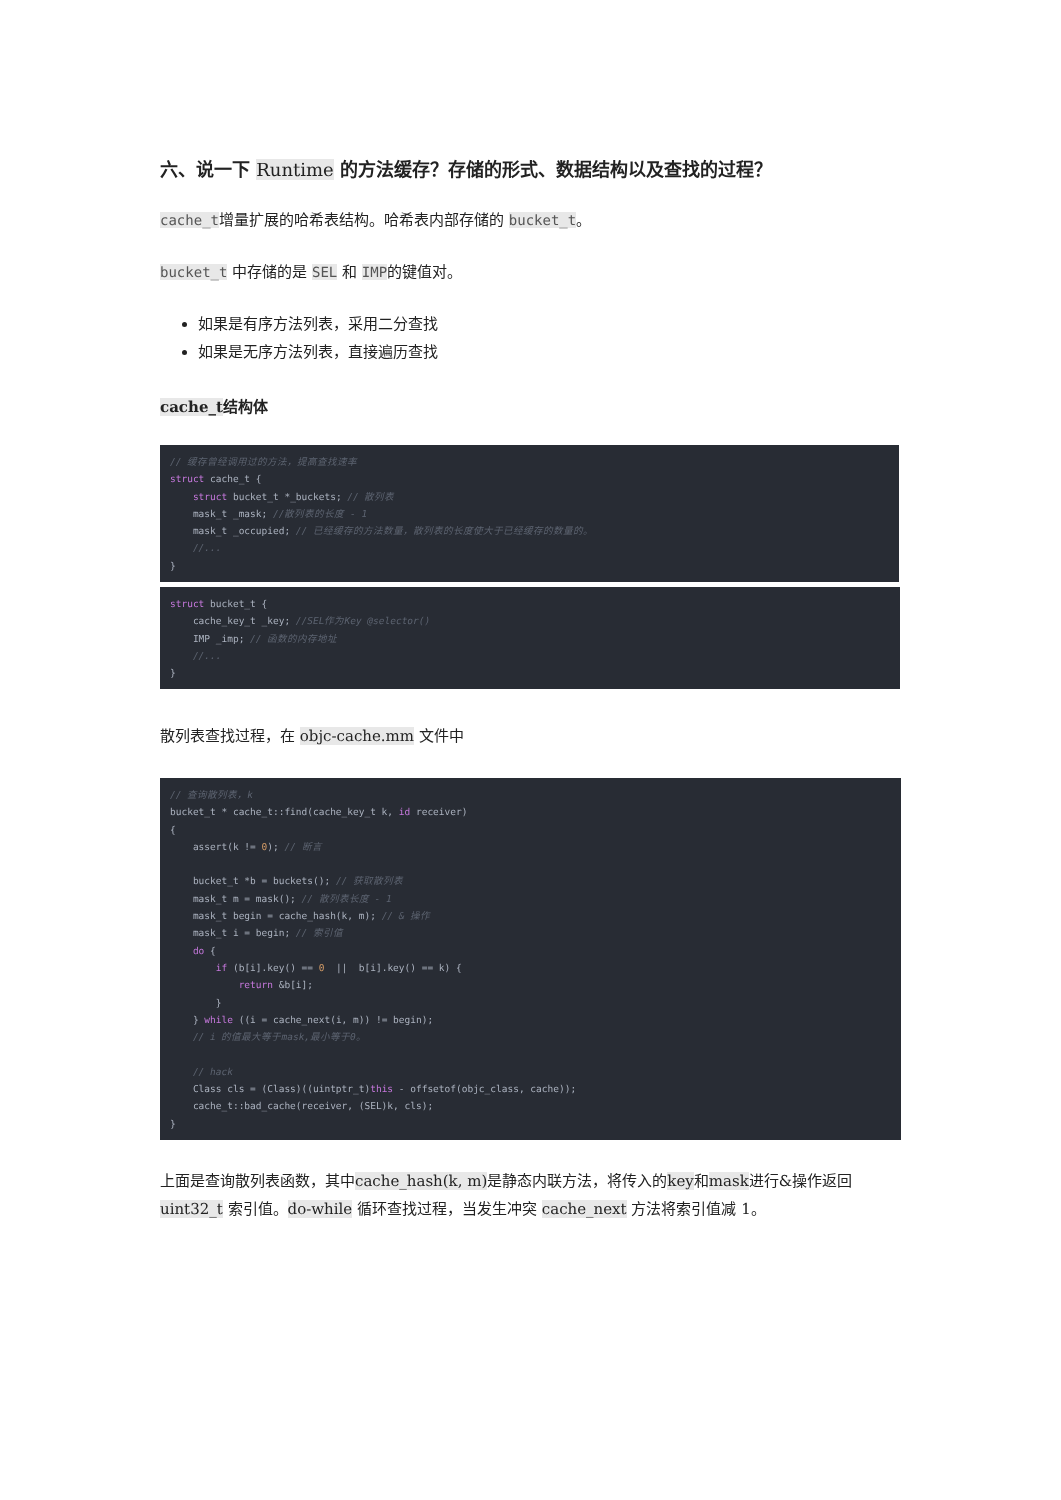六、说一下 Runtime 的方法缓存？存储的形式、数据结构以及查找的过程？
cache_t增量扩展的哈希表结构。哈希表内部存储的 bucket_t。
bucket_t 中存储的是 SEL 和 IMP的键值对。
如果是有序方法列表，采用二分查找
如果是无序方法列表，直接遍历查找
cache_t结构体
// 缓存曾经调用过的方法，提高查找速率
struct cache_t {
    struct bucket_t *_buckets; // 散列表
    mask_t _mask; //散列表的长度 - 1
    mask_t _occupied; // 已经缓存的方法数量，散列表的长度使大于已经缓存的数量的。
    //...
}
struct bucket_t {
    cache_key_t _key; //SEL作为Key @selector()
    IMP _imp; // 函数的内存地址
    //...
}
散列表查找过程，在 objc-cache.mm 文件中
// 查询散列表，k
bucket_t * cache_t::find(cache_key_t k, id receiver)
{
    assert(k != 0); // 断言

    bucket_t *b = buckets(); // 获取散列表
    mask_t m = mask(); // 散列表长度 - 1
    mask_t begin = cache_hash(k, m); // & 操作
    mask_t i = begin; // 索引值
    do {
        if (b[i].key() == 0  ||  b[i].key() == k) {
            return &b[i];
        }
    } while ((i = cache_next(i, m)) != begin);
    // i 的值最大等于mask,最小等于0。

    // hack
    Class cls = (Class)((uintptr_t)this - offsetof(objc_class, cache));
    cache_t::bad_cache(receiver, (SEL)k, cls);
}
上面是查询散列表函数，其中cache_hash(k, m) 是静态内联方法，将传入的key和mask进行&操作返回uint32_t 索引值。do-while 循环查找过程，当发生冲突 cache_next 方法将索引值减 1。